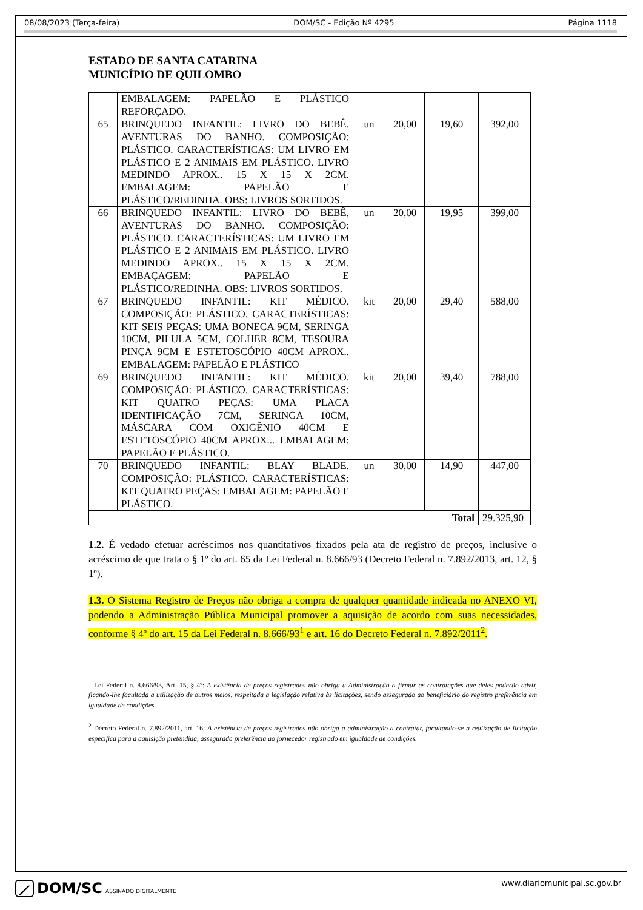08/08/2023 (Terça-feira) DOM/SC - Edição Nº 4295 Página 1118
ESTADO DE SANTA CATARINA
MUNICÍPIO DE QUILOMBO
| | EMBALAGEM: PAPELÃO E PLÁSTICO REFORÇADO. | | | | |
| 65 | BRINQUEDO INFANTIL: LIVRO DO BEBÊ. AVENTURAS DO BANHO. COMPOSIÇÃO: PLÁSTICO. CARACTERÍSTICAS: UM LIVRO EM PLÁSTICO E 2 ANIMAIS EM PLÁSTICO. LIVRO MEDINDO APROX.. 15 X 15 X 2CM. EMBALAGEM: PAPELÃO E PLÁSTICO/REDINHA. OBS: LIVROS SORTIDOS. | un | 20,00 | 19,60 | 392,00 |
| 66 | BRINQUEDO INFANTIL: LIVRO DO BEBÊ, AVENTURAS DO BANHO. COMPOSIÇÃO: PLÁSTICO. CARACTERÍSTICAS: UM LIVRO EM PLÁSTICO E 2 ANIMAIS EM PLÁSTICO. LIVRO MEDINDO APROX.. 15 X 15 X 2CM. EMBAÇAGEM: PAPELÃO E PLÁSTICO/REDINHA. OBS: LIVROS SORTIDOS. | un | 20,00 | 19,95 | 399,00 |
| 67 | BRINQUEDO INFANTIL: KIT MÉDICO. COMPOSIÇÃO: PLÁSTICO. CARACTERÍSTICAS: KIT SEIS PEÇAS: UMA BONECA 9CM, SERINGA 10CM, PILULA 5CM, COLHER 8CM, TESOURA PINÇA 9CM E ESTETOSCÓPIO 40CM APROX.. EMBALAGEM: PAPELÃO E PLÁSTICO | kit | 20,00 | 29,40 | 588,00 |
| 69 | BRINQUEDO INFANTIL: KIT MÉDICO. COMPOSIÇÃO: PLÁSTICO. CARACTERÍSTICAS: KIT QUATRO PEÇAS: UMA PLACA IDENTIFICAÇÃO 7CM, SERINGA 10CM, MÁSCARA COM OXIGÊNIO 40CM E ESTETOSCÓPIO 40CM APROX... EMBALAGEM: PAPELÃO E PLÁSTICO. | kit | 20,00 | 39,40 | 788,00 |
| 70 | BRINQUEDO INFANTIL: BLAY BLADE. COMPOSIÇÃO: PLÁSTICO. CARACTERÍSTICAS: KIT QUATRO PEÇAS: EMBALAGEM: PAPELÃO E PLÁSTICO. | un | 30,00 | 14,90 | 447,00 |
| | | | Total | | 29.325,90 |
1.2. É vedado efetuar acréscimos nos quantitativos fixados pela ata de registro de preços, inclusive o acréscimo de que trata o § 1º do art. 65 da Lei Federal n. 8.666/93 (Decreto Federal n. 7.892/2013, art. 12, § 1º).
1.3. O Sistema Registro de Preços não obriga a compra de qualquer quantidade indicada no ANEXO VI, podendo a Administração Pública Municipal promover a aquisição de acordo com suas necessidades, conforme § 4º do art. 15 da Lei Federal n. 8.666/93<sup>1</sup> e art. 16 do Decreto Federal n. 7.892/2011<sup>2</sup>.
<sup>1</sup> Lei Federal n. 8.666/93, Art. 15, § 4º: A existência de preços registrados não obriga a Administração a firmar as contratações que deles poderão advir, ficando-lhe facultada a utilização de outros meios, respeitada a legislação relativa às licitações, sendo assegurado ao beneficiário do registro preferência em igualdade de condições.
<sup>2</sup> Decreto Federal n. 7.892/2011, art. 16: A existência de preços registrados não obriga a administração a contratar, facultando-se a realização de licitação específica para a aquisição pretendida, assegurada preferência ao fornecedor registrado em igualdade de condições.
⟋ DOM/SC ASSINADO DIGITALMENTE www.diariomunicipal.sc.gov.br